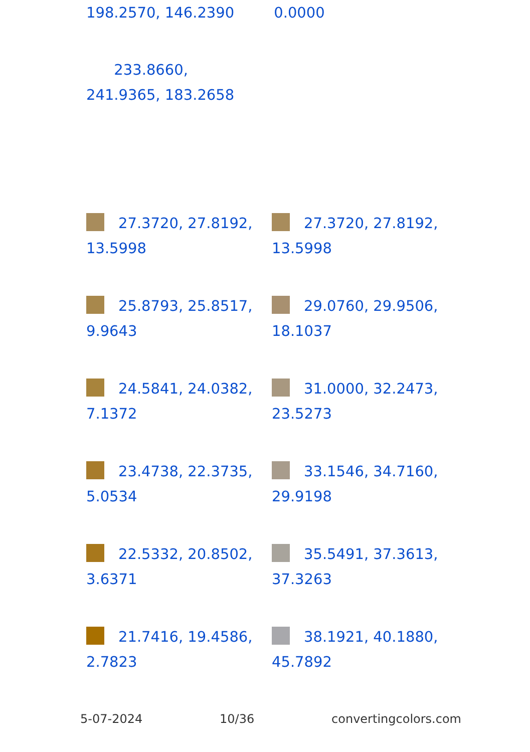| 198.2570, 146.2390 | 0.0000 |
| 233.8660, 241.9365, 183.2658 | |
| 27.3720, 27.8192, 13.5998 | 27.3720, 27.8192, 13.5998 |
| 25.8793, 25.8517, 9.9643 | 29.0760, 29.9506, 18.1037 |
| 24.5841, 24.0382, 7.1372 | 31.0000, 32.2473, 23.5273 |
| 23.4738, 22.3735, 5.0534 | 33.1546, 34.7160, 29.9198 |
| 22.5332, 20.8502, 3.6371 | 35.5491, 37.3613, 37.3263 |
| 21.7416, 19.4586, 2.7823 | 38.1921, 40.1880, 45.7892 |
5-07-2024 10/36 convertingcolors.com